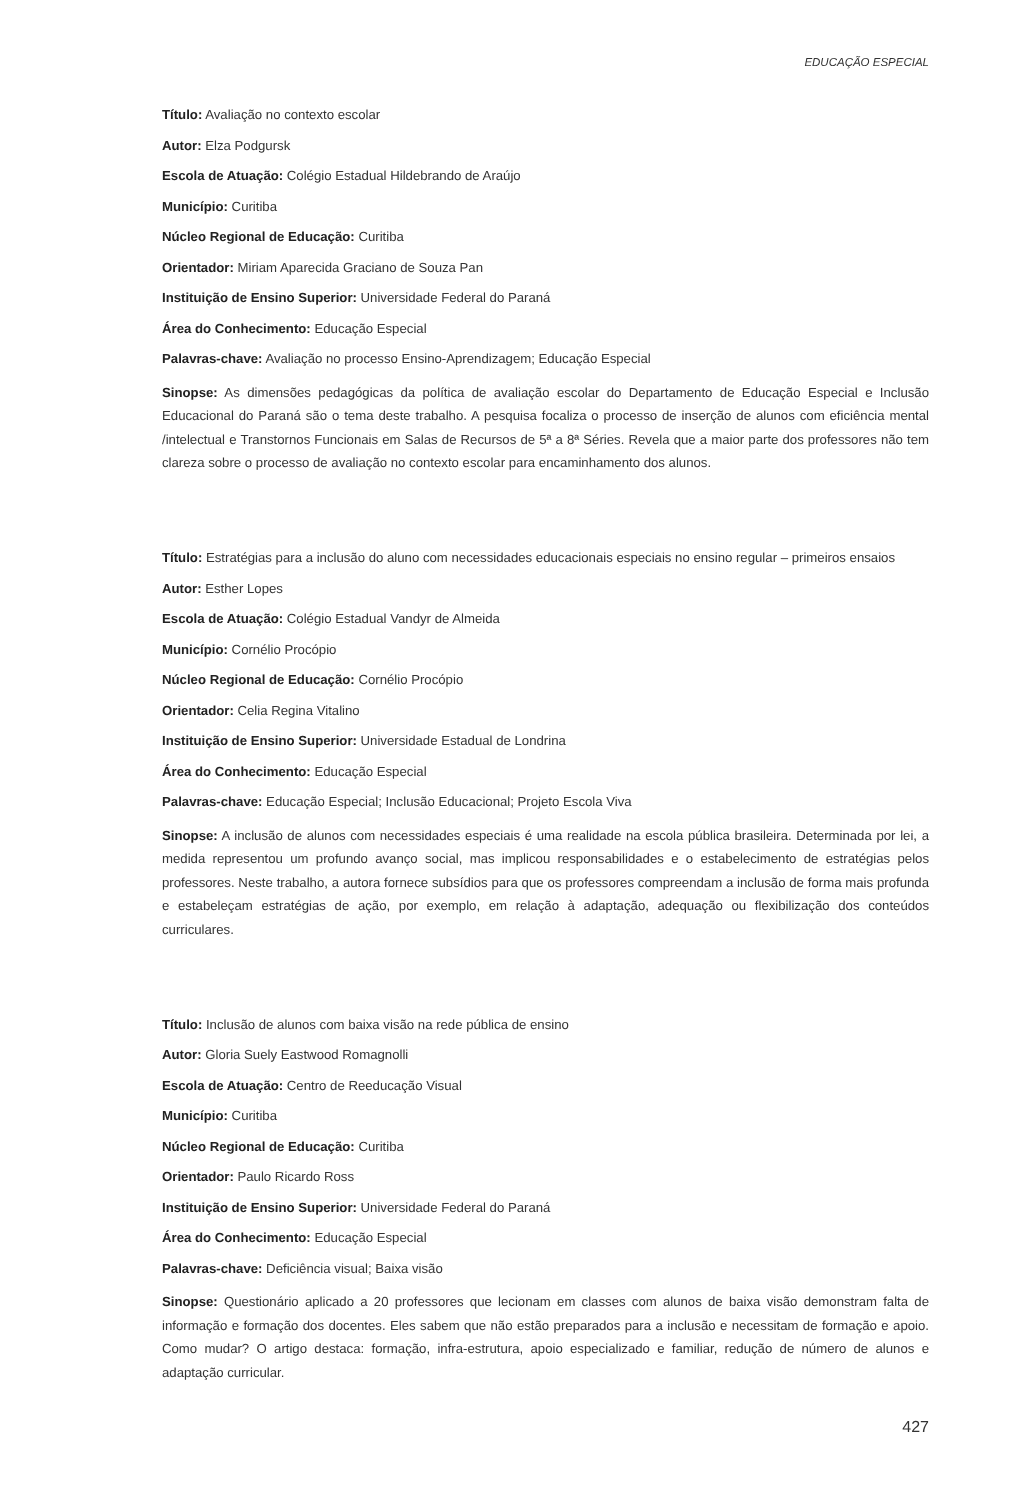EDUCAÇÃO ESPECIAL
Título: Avaliação no contexto escolar
Autor: Elza Podgursk
Escola de Atuação: Colégio Estadual Hildebrando de Araújo
Município: Curitiba
Núcleo Regional de Educação: Curitiba
Orientador: Miriam Aparecida Graciano de Souza Pan
Instituição de Ensino Superior: Universidade Federal do Paraná
Área do Conhecimento: Educação Especial
Palavras-chave: Avaliação no processo Ensino-Aprendizagem; Educação Especial
Sinopse: As dimensões pedagógicas da política de avaliação escolar do Departamento de Educação Especial e Inclusão Educacional do Paraná são o tema deste trabalho. A pesquisa focaliza o processo de inserção de alunos com eficiência mental /intelectual e Transtornos Funcionais em Salas de Recursos de 5ª a 8ª Séries. Revela que a maior parte dos professores não tem clareza sobre o processo de avaliação no contexto escolar para encaminhamento dos alunos.
Título: Estratégias para a inclusão do aluno com necessidades educacionais especiais no ensino regular – primeiros ensaios
Autor: Esther Lopes
Escola de Atuação: Colégio Estadual Vandyr de Almeida
Município: Cornélio Procópio
Núcleo Regional de Educação: Cornélio Procópio
Orientador: Celia Regina Vitalino
Instituição de Ensino Superior: Universidade Estadual de Londrina
Área do Conhecimento: Educação Especial
Palavras-chave: Educação Especial; Inclusão Educacional; Projeto Escola Viva
Sinopse: A inclusão de alunos com necessidades especiais é uma realidade na escola pública brasileira. Determinada por lei, a medida representou um profundo avanço social, mas implicou responsabilidades e o estabelecimento de estratégias pelos professores. Neste trabalho, a autora fornece subsídios para que os professores compreendam a inclusão de forma mais profunda e estabeleçam estratégias de ação, por exemplo, em relação à adaptação, adequação ou flexibilização dos conteúdos curriculares.
Título: Inclusão de alunos com baixa visão na rede pública de ensino
Autor: Gloria Suely Eastwood Romagnolli
Escola de Atuação: Centro de Reeducação Visual
Município: Curitiba
Núcleo Regional de Educação: Curitiba
Orientador: Paulo Ricardo Ross
Instituição de Ensino Superior: Universidade Federal do Paraná
Área do Conhecimento: Educação Especial
Palavras-chave: Deficiência visual; Baixa visão
Sinopse: Questionário aplicado a 20 professores que lecionam em classes com alunos de baixa visão demonstram falta de informação e formação dos docentes. Eles sabem que não estão preparados para a inclusão e necessitam de formação e apoio. Como mudar? O artigo destaca: formação, infra-estrutura, apoio especializado e familiar, redução de número de alunos e adaptação curricular.
427